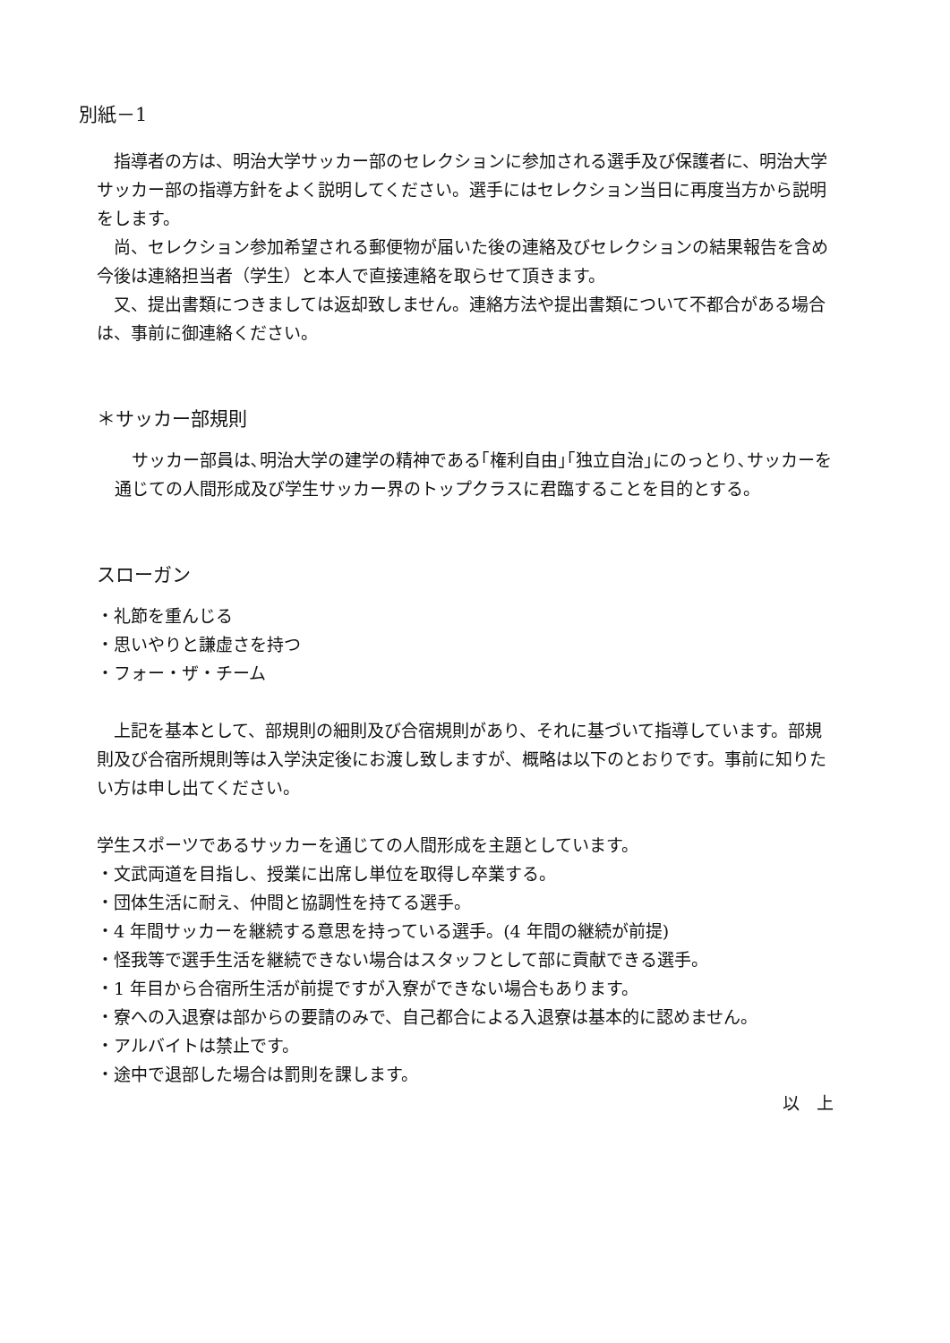別紙－1
　指導者の方は、明治大学サッカー部のセレクションに参加される選手及び保護者に、明治大学サッカー部の指導方針をよく説明してください。選手にはセレクション当日に再度当方から説明をします。
　尚、セレクション参加希望される郵便物が届いた後の連絡及びセレクションの結果報告を含め今後は連絡担当者（学生）と本人で直接連絡を取らせて頂きます。
　又、提出書類につきましては返却致しません。連絡方法や提出書類について不都合がある場合は、事前に御連絡ください。
＊サッカー部規則
　サッカー部員は､明治大学の建学の精神である｢権利自由｣｢独立自治｣にのっとり､サッカーを通じての人間形成及び学生サッカー界のトップクラスに君臨することを目的とする。
スローガン
・礼節を重んじる
・思いやりと謙虚さを持つ
・フォー・ザ・チーム
　上記を基本として、部規則の細則及び合宿規則があり、それに基づいて指導しています。部規則及び合宿所規則等は入学決定後にお渡し致しますが、概略は以下のとおりです。事前に知りたい方は申し出てください。
学生スポーツであるサッカーを通じての人間形成を主題としています。
・文武両道を目指し、授業に出席し単位を取得し卒業する。
・団体生活に耐え、仲間と協調性を持てる選手。
・4 年間サッカーを継続する意思を持っている選手。(4 年間の継続が前提)
・怪我等で選手生活を継続できない場合はスタッフとして部に貢献できる選手。
・1 年目から合宿所生活が前提ですが入寮ができない場合もあります。
・寮への入退寮は部からの要請のみで、自己都合による入退寮は基本的に認めません。
・アルバイトは禁止です。
・途中で退部した場合は罰則を課します。
以　上